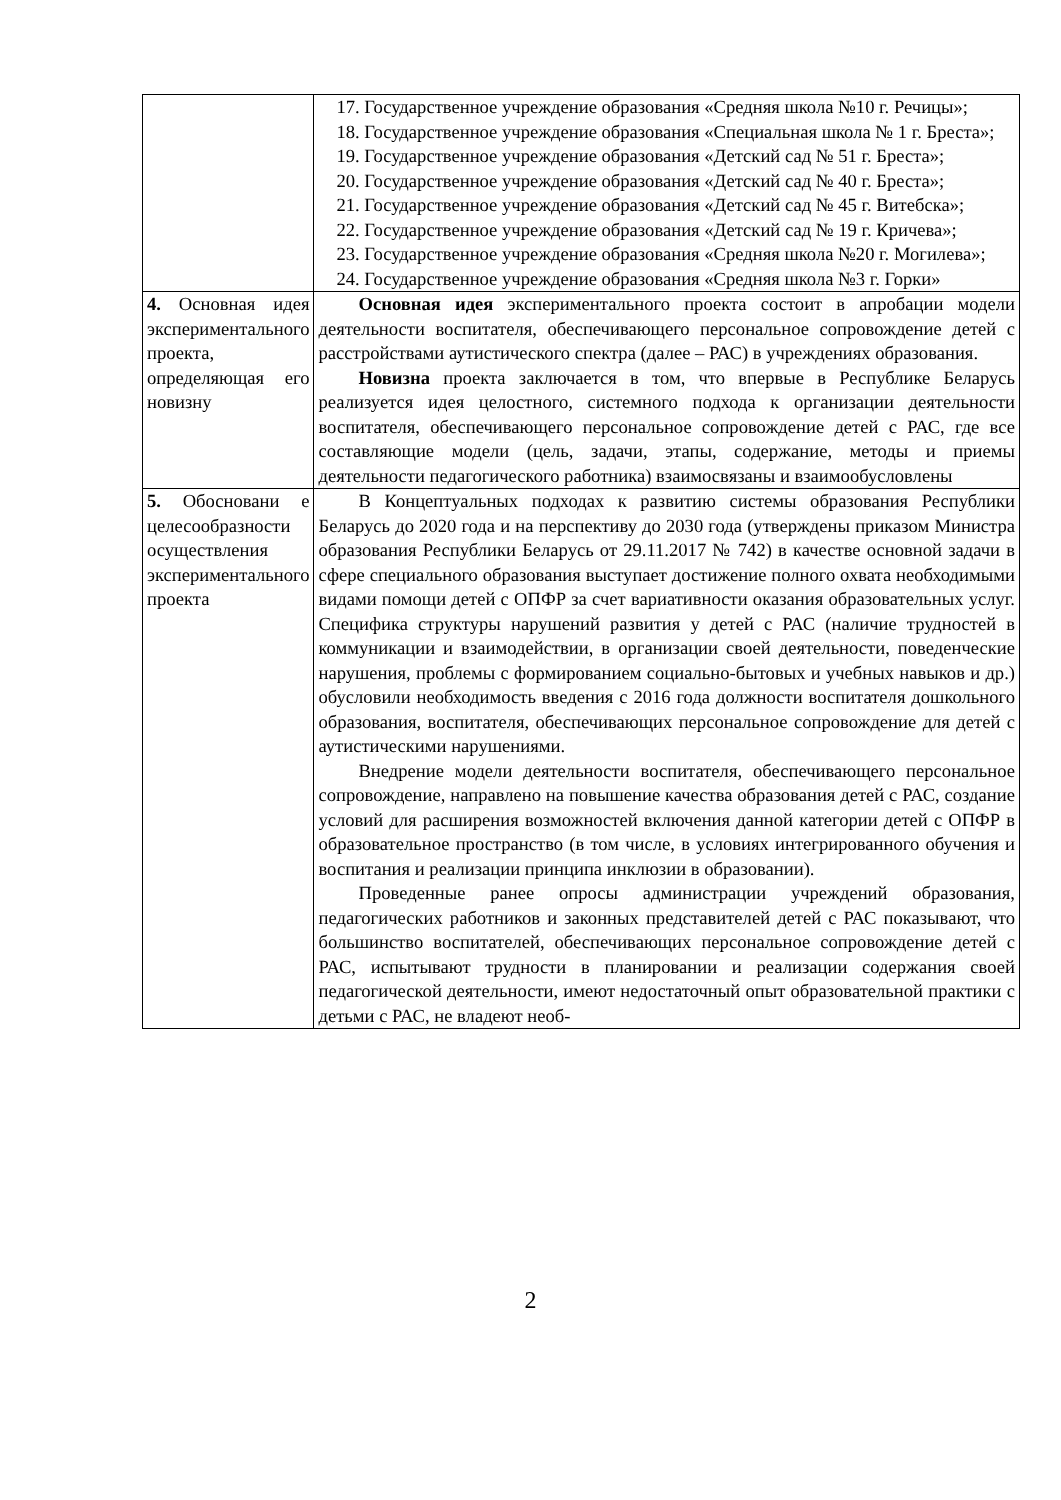| | 17. Государственное учреждение образования «Средняя школа №10 г. Речицы»; 18. Государственное учреждение образования «Специальная школа № 1 г. Бреста»; 19. Государственное учреждение образования «Детский сад № 51 г. Бреста»; 20. Государственное учреждение образования «Детский сад № 40 г. Бреста»; 21. Государственное учреждение образования «Детский сад № 45 г. Витебска»; 22. Государственное учреждение образования «Детский сад № 19 г. Кричева»; 23. Государственное учреждение образования «Средняя школа №20 г. Могилева»; 24. Государственное учреждение образования «Средняя школа №3 г. Горки» |
| 4. Основная идея экспериментального проекта, определяющая его новизну | Основная идея экспериментального проекта состоит в апробации модели деятельности воспитателя, обеспечивающего персональное сопровождение детей с расстройствами аутистического спектра (далее – РАС) в учреждениях образования. Новизна проекта заключается в том, что впервые в Республике Беларусь реализуется идея целостного, системного подхода к организации деятельности воспитателя, обеспечивающего персональное сопровождение детей с РАС, где все составляющие модели (цель, задачи, этапы, содержание, методы и приемы деятельности педагогического работника) взаимосвязаны и взаимообусловлены |
| 5. Обосновани е целесообразности осуществления экспериментального проекта | В Концептуальных подходах к развитию системы образования Республики Беларусь до 2020 года и на перспективу до 2030 года (утверждены приказом Министра образования Республики Беларусь от 29.11.2017 № 742) в качестве основной задачи в сфере специального образования выступает достижение полного охвата необходимыми видами помощи детей с ОПФР за счет вариативности оказания образовательных услуг. Специфика структуры нарушений развития у детей с РАС (наличие трудностей в коммуникации и взаимодействии, в организации своей деятельности, поведенческие нарушения, проблемы с формированием социально-бытовых и учебных навыков и др.) обусловили необходимость введения с 2016 года должности воспитателя дошкольного образования, воспитателя, обеспечивающих персональное сопровождение для детей с аутистическими нарушениями. Внедрение модели деятельности воспитателя, обеспечивающего персональное сопровождение, направлено на повышение качества образования детей с РАС, создание условий для расширения возможностей включения данной категории детей с ОПФР в образовательное пространство (в том числе, в условиях интегрированного обучения и воспитания и реализации принципа инклюзии в образовании). Проведенные ранее опросы администрации учреждений образования, педагогических работников и законных представителей детей с РАС показывают, что большинство воспитателей, обеспечивающих персональное сопровождение детей с РАС, испытывают трудности в планировании и реализации содержания своей педагогической деятельности, имеют недостаточный опыт образовательной практики с детьми с РАС, не владеют необ- |
2